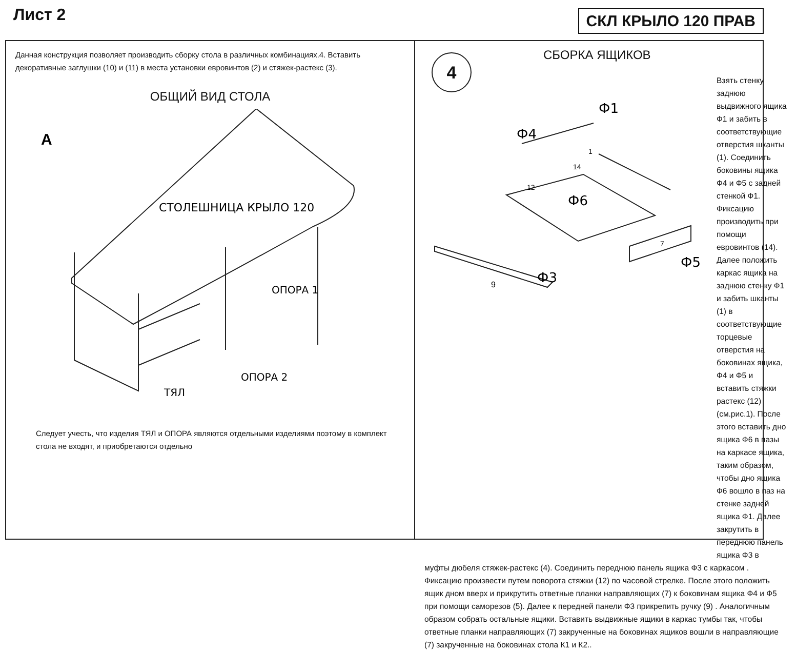Лист 2
СКЛ КРЫЛО 120 ПРАВ
Данная конструкция позволяет производить сборку стола в различных комбинациях.4. Вставить декоративные заглушки (10) и (11) в места установки евровинтов (2) и стяжек-растекс (3).
ОБЩИЙ ВИД СТОЛА
А
СТОЛЕШНИЦА КРЫЛО 120
ОПОРА 1
ОПОРА 2
ТЯЛ
Следует учесть, что изделия ТЯЛ и ОПОРА являются отдельными изделиями поэтому в комплект стола не входят, и приобретаются отдельно
4
СБОРКА ЯЩИКОВ
Ф1
Ф4
Ф6
Ф5
Ф3
9
12
7
14
1
Взять стенку заднюю выдвижного ящика Ф1 и забить в соответствующие отверстия шканты (1). Соединить боковины ящика Ф4 и Ф5 с задней стенкой Ф1. Фиксацию производить при помощи евровинтов (14). Далее положить каркас ящика на заднюю стенку Ф1 и забить шканты (1) в соответствующие торцевые отверстия на боковинах ящика, Ф4 и Ф5 и вставить стяжки растекс (12) (см.рис.1). После этого вставить дно ящика Ф6 в пазы на каркасе ящика, таким образом, чтобы дно ящика Ф6 вошло в паз на стенке задней ящика Ф1. Далее закрутить в переднюю панель ящика Ф3 в
муфты дюбеля стяжек-растекс (4). Соединить переднюю панель ящика Ф3 с каркасом . Фиксацию произвести путем поворота стяжки (12) по часовой стрелке. После этого положить ящик дном вверх и прикрутить ответные планки направляющих (7) к боковинам ящика Ф4 и Ф5 при помощи саморезов (5). Далее к передней панели Ф3 прикрепить ручку (9) . Аналогичным образом собрать остальные ящики. Вставить выдвижные ящики в каркас тумбы так, чтобы ответные планки направляющих (7) закрученные на боковинах ящиков вошли в направляющие (7) закрученные на боковинах стола К1 и К2..